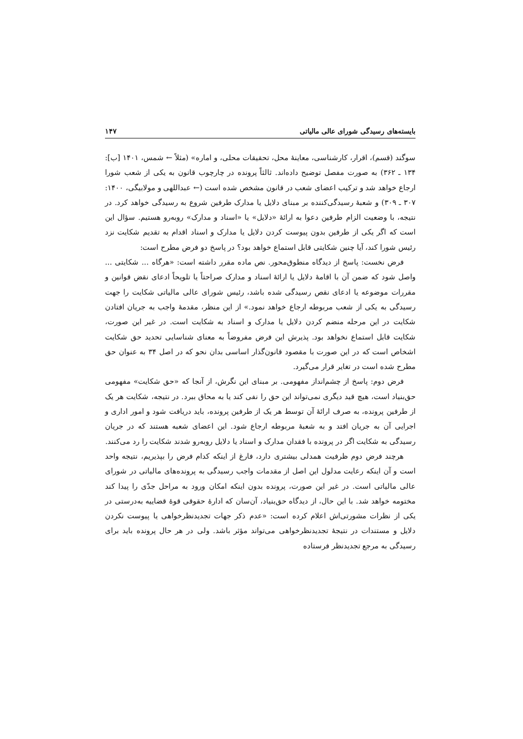بایسته‌های رسیدگی شورای عالی مالیاتی ۱۴۷
سوگند (قسم)، اقرار، کارشناسی، معاینهٔ محل، تحقیقات محلی، و اماره» (مثلاً ← شمس، ۱۴۰۱ [ب]: ۱۳۴ ـ ۳۶۲) به صورت مفصل توضیح داده‌اند. ثالثاً پرونده در چارچوب قانون به یکی از شعب شورا ارجاع خواهد شد و ترکیب اعضای شعب در قانون مشخص شده است (← عبداللهی و مولابیگی، ۱۴۰۰: ۳۰۷ ـ ۳۰۹) و شعبهٔ رسیدگی‌کننده بر مبنای دلایل یا مدارک طرفین شروع به رسیدگی خواهد کرد. در نتیجه، با وضعیت الزام طرفین دعوا به ارائهٔ «دلایل» یا «اسناد و مدارک» روبه‌رو هستیم. سؤال این است که اگر یکی از طرفین بدون پیوست کردن دلایل یا مدارک و اسناد اقدام به تقدیم شکایت نزد رئیس شورا کند، آیا چنین شکایتی قابل استماع خواهد بود؟ در پاسخ دو فرض مطرح است:
فرض نخست: پاسخ از دیدگاه منطوق‌محور. نص ماده مقرر داشته است: «هرگاه ... شکایتی ... واصل شود که ضمن آن با اقامهٔ دلایل یا ارائهٔ اسناد و مدارک صراحتاً یا تلویحاً ادعای نقض قوانین و مقررات موضوعه یا ادعای نقص رسیدگی شده باشد، رئیس شورای عالی مالیاتی شکایت را جهت رسیدگی به یکی از شعب مربوطه ارجاع خواهد نمود.» از این منظر، مقدمهٔ واجب به جریان افتادن شکایت در این مرحله منضم کردن دلایل یا مدارک و اسناد به شکایت است. در غیر این صورت، شکایت قابل استماع نخواهد بود. پذیرش این فرض مفروضاً به معنای شناسایی تحدید حق شکایت اشخاص است که در این صورت با مقصود قانون‌گذار اساسی بدان نحو که در اصل ۳۴ به عنوان حق مطرح شده است در تغایر قرار می‌گیرد.
فرض دوم: پاسخ از چشم‌انداز مفهومی. بر مبنای این نگرش، از آنجا که «حق شکایت» مفهومی حق‌بنیاد است، هیچ قید دیگری نمی‌تواند این حق را نفی کند یا به محاق ببرد. در نتیجه، شکایت هر یک از طرفین پرونده، به صرف ارائهٔ آن توسط هر یک از طرفین پرونده، باید دریافت شود و امور اداری و اجرایی آن به جریان افتد و به شعبهٔ مربوطه ارجاع شود. این اعضای شعبه هستند که در جریان رسیدگی به شکایت اگر در پرونده با فقدان مدارک و اسناد یا دلایل روبه‌رو شدند شکایت را رد می‌کنند.
هرچند فرض دوم ظرفیت همدلی بیشتری دارد، فارغ از اینکه کدام فرض را بپذیریم، نتیجه واحد است و آن اینکه رعایت مدلول این اصل از مقدمات واجب رسیدگی به پرونده‌های مالیاتی در شورای عالی مالیاتی است. در غیر این صورت، پرونده بدون اینکه امکان ورود به مراحل جدّی را پیدا کند مختومه خواهد شد. با این حال، از دیدگاه حق‌بنیاد، آن‌سان که ادارهٔ حقوقی قوهٔ قضاییه به‌درستی در یکی از نظرات مشورتی‌اش اعلام کرده است: «عدم ذکر جهات تجدیدنظرخواهی یا پیوست نکردن دلایل و مستندات در نتیجهٔ تجدیدنظرخواهی می‌تواند مؤثر باشد. ولی در هر حال پرونده باید برای رسیدگی به مرجع تجدیدنظر فرستاده